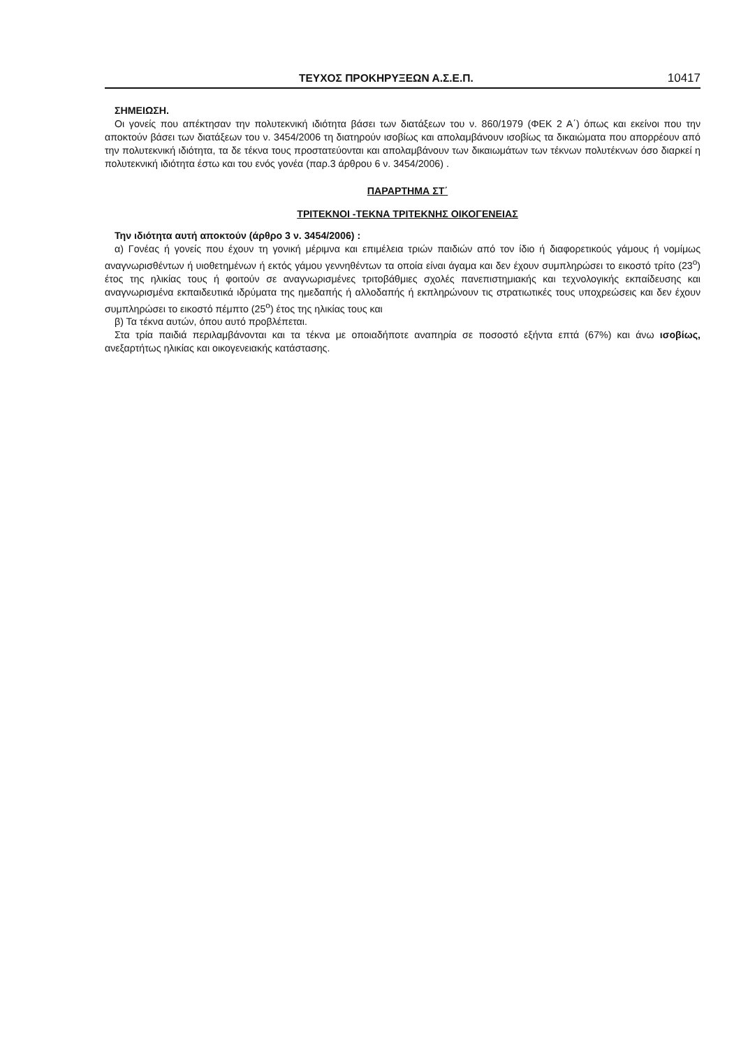ΤΕΥΧΟΣ ΠΡΟΚΗΡΥΞΕΩΝ Α.Σ.Ε.Π. 10417
ΣΗΜΕΙΩΣΗ.
Οι γονείς που απέκτησαν την πολυτεκνική ιδιότητα βάσει των διατάξεων του ν. 860/1979 (ΦΕΚ 2 Α΄) όπως και εκείνοι που την αποκτούν βάσει των διατάξεων του ν. 3454/2006 τη διατηρούν ισοβίως και απολαμβάνουν ισοβίως τα δικαιώματα που απορρέουν από την πολυτεκνική ιδιότητα, τα δε τέκνα τους προστατεύονται και απολαμβάνουν των δικαιωμάτων των τέκνων πολυτέκνων όσο διαρκεί η πολυτεκνική ιδιότητα έστω και του ενός γονέα (παρ.3 άρθρου 6 ν. 3454/2006) .
ΠΑΡΑΡΤΗΜΑ ΣΤ΄
ΤΡΙΤΕΚΝΟΙ -ΤΕΚΝΑ ΤΡΙΤΕΚΝΗΣ ΟΙΚΟΓΕΝΕΙΑΣ
Την ιδιότητα αυτή αποκτούν (άρθρο 3 ν. 3454/2006) :
α) Γονέας ή γονείς που έχουν τη γονική μέριμνα και επιμέλεια τριών παιδιών από τον ίδιο ή διαφορετικούς γάμους ή νομίμως αναγνωρισθέντων ή υιοθετημένων ή εκτός γάμου γεννηθέντων τα οποία είναι άγαμα και δεν έχουν συμπληρώσει το εικοστό τρίτο (23<sup>ο</sup>) έτος της ηλικίας τους ή φοιτούν σε αναγνωρισμένες τριτοβάθμιες σχολές πανεπιστημιακής και τεχνολογικής εκπαίδευσης και αναγνωρισμένα εκπαιδευτικά ιδρύματα της ημεδαπής ή αλλοδαπής ή εκπληρώνουν τις στρατιωτικές τους υποχρεώσεις και δεν έχουν συμπληρώσει το εικοστό πέμπτο (25<sup>ο</sup>) έτος της ηλικίας τους και
β) Τα τέκνα αυτών, όπου αυτό προβλέπεται.
Στα τρία παιδιά περιλαμβάνονται και τα τέκνα με οποιαδήποτε αναπηρία σε ποσοστό εξήντα επτά (67%) και άνω ισοβίως, ανεξαρτήτως ηλικίας και οικογενειακής κατάστασης.